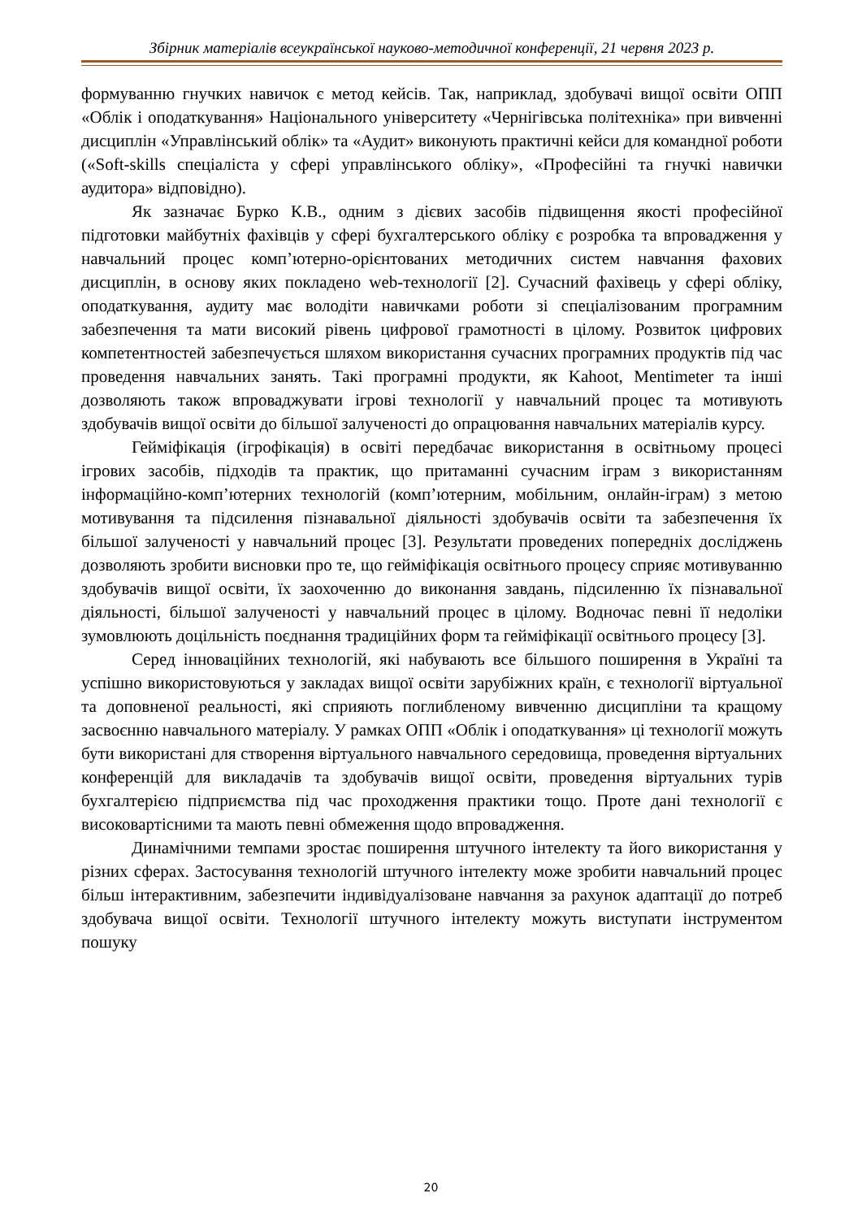Збірник матеріалів всеукраїнської науково-методичної конференції, 21 червня 2023 р.
формуванню гнучких навичок є метод кейсів. Так, наприклад, здобувачі вищої освіти ОПП «Облік і оподаткування» Національного університету «Чернігівська політехніка» при вивченні дисциплін «Управлінський облік» та «Аудит» виконують практичні кейси для командної роботи («Soft-skills спеціаліста у сфері управлінського обліку», «Професійні та гнучкі навички аудитора» відповідно).
Як зазначає Бурко К.В., одним з дієвих засобів підвищення якості професійної підготовки майбутніх фахівців у сфері бухгалтерського обліку є розробка та впровадження у навчальний процес комп’ютерно-орієнтованих методичних систем навчання фахових дисциплін, в основу яких покладено web-технології [2]. Сучасний фахівець у сфері обліку, оподаткування, аудиту має володіти навичками роботи зі спеціалізованим програмним забезпечення та мати високий рівень цифрової грамотності в цілому. Розвиток цифрових компетентностей забезпечується шляхом використання сучасних програмних продуктів під час проведення навчальних занять. Такі програмні продукти, як Kahoot, Mentimeter та інші дозволяють також впроваджувати ігрові технології у навчальний процес та мотивують здобувачів вищої освіти до більшої залученості до опрацювання навчальних матеріалів курсу.
Гейміфікація (ігрофікація) в освіті передбачає використання в освітньому процесі ігрових засобів, підходів та практик, що притаманні сучасним іграм з використанням інформаційно-комп’ютерних технологій (комп’ютерним, мобільним, онлайн-іграм) з метою мотивування та підсилення пізнавальної діяльності здобувачів освіти та забезпечення їх більшої залученості у навчальний процес [3]. Результати проведених попередніх досліджень дозволяють зробити висновки про те, що гейміфікація освітнього процесу сприяє мотивуванню здобувачів вищої освіти, їх заохоченню до виконання завдань, підсиленню їх пізнавальної діяльності, більшої залученості у навчальний процес в цілому. Водночас певні її недоліки зумовлюють доцільність поєднання традиційних форм та гейміфікації освітнього процесу [3].
Серед інноваційних технологій, які набувають все більшого поширення в Україні та успішно використовуються у закладах вищої освіти зарубіжних країн, є технології віртуальної та доповненої реальності, які сприяють поглибленому вивченню дисципліни та кращому засвоєнню навчального матеріалу. У рамках ОПП «Облік і оподаткування» ці технології можуть бути використані для створення віртуального навчального середовища, проведення віртуальних конференцій для викладачів та здобувачів вищої освіти, проведення віртуальних турів бухгалтерією підприємства під час проходження практики тощо. Проте дані технології є високовартісними та мають певні обмеження щодо впровадження.
Динамічними темпами зростає поширення штучного інтелекту та його використання у різних сферах. Застосування технологій штучного інтелекту може зробити навчальний процес більш інтерактивним, забезпечити індивідуалізоване навчання за рахунок адаптації до потреб здобувача вищої освіти. Технології штучного інтелекту можуть виступати інструментом пошуку
20